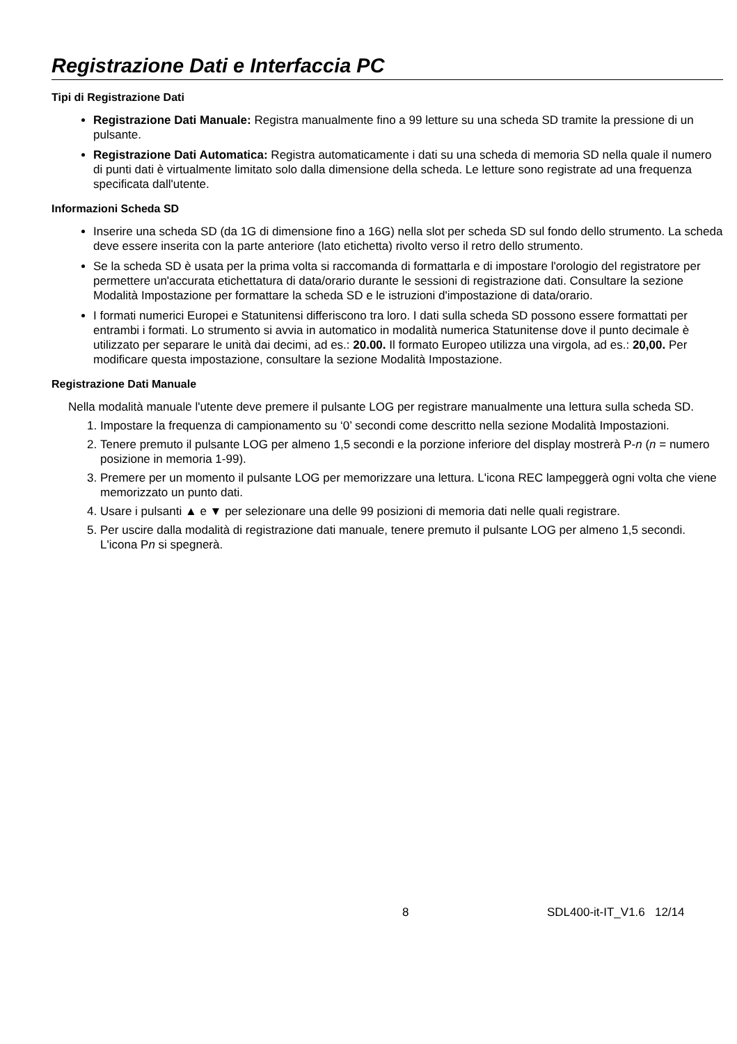Registrazione Dati e Interfaccia PC
Tipi di Registrazione Dati
Registrazione Dati Manuale: Registra manualmente fino a 99 letture su una scheda SD tramite la pressione di un pulsante.
Registrazione Dati Automatica: Registra automaticamente i dati su una scheda di memoria SD nella quale il numero di punti dati è virtualmente limitato solo dalla dimensione della scheda. Le letture sono registrate ad una frequenza specificata dall'utente.
Informazioni Scheda SD
Inserire una scheda SD (da 1G di dimensione fino a 16G) nella slot per scheda SD sul fondo dello strumento. La scheda deve essere inserita con la parte anteriore (lato etichetta) rivolto verso il retro dello strumento.
Se la scheda SD è usata per la prima volta si raccomanda di formattarla e di impostare l'orologio del registratore per permettere un'accurata etichettatura di data/orario durante le sessioni di registrazione dati. Consultare la sezione Modalità Impostazione per formattare la scheda SD e le istruzioni d'impostazione di data/orario.
I formati numerici Europei e Statunitensi differiscono tra loro. I dati sulla scheda SD possono essere formattati per entrambi i formati. Lo strumento si avvia in automatico in modalità numerica Statunitense dove il punto decimale è utilizzato per separare le unità dai decimi, ad es.: 20.00. Il formato Europeo utilizza una virgola, ad es.: 20,00. Per modificare questa impostazione, consultare la sezione Modalità Impostazione.
Registrazione Dati Manuale
Nella modalità manuale l'utente deve premere il pulsante LOG per registrare manualmente una lettura sulla scheda SD.
1. Impostare la frequenza di campionamento su ‘0’ secondi come descritto nella sezione Modalità Impostazioni.
2. Tenere premuto il pulsante LOG per almeno 1,5 secondi e la porzione inferiore del display mostrerà P-n (n = numero posizione in memoria 1-99).
3. Premere per un momento il pulsante LOG per memorizzare una lettura. L'icona REC lampeggerà ogni volta che viene memorizzato un punto dati.
4. Usare i pulsanti ▲ e ▼ per selezionare una delle 99 posizioni di memoria dati nelle quali registrare.
5. Per uscire dalla modalità di registrazione dati manuale, tenere premuto il pulsante LOG per almeno 1,5 secondi. L'icona Pn si spegnerà.
8 SDL400-it-IT_V1.6 12/14